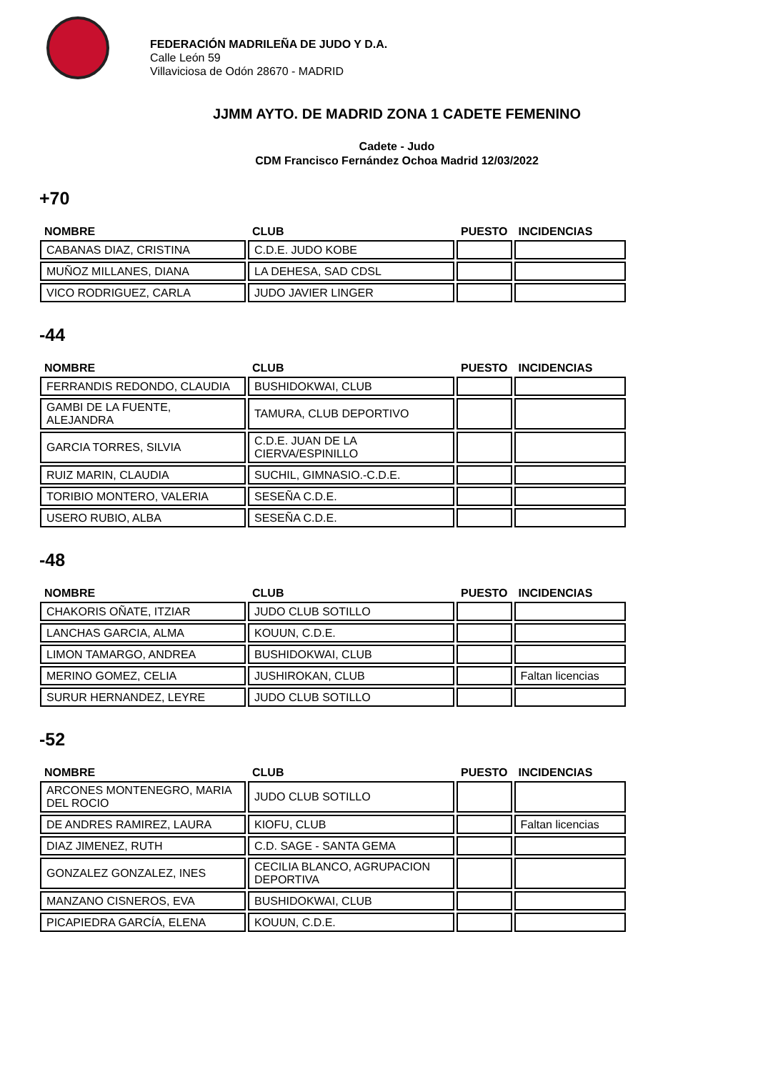FEDERACIÓN MADRILEÑA DE JUDO Y D.A.
Calle León 59
Villaviciosa de Odón 28670 - MADRID
JJMM AYTO. DE MADRID ZONA 1 CADETE FEMENINO
Cadete - Judo
CDM Francisco Fernández Ochoa Madrid 12/03/2022
+70
| NOMBRE | CLUB | PUESTO | INCIDENCIAS |
| --- | --- | --- | --- |
| CABANAS DIAZ, CRISTINA | C.D.E. JUDO KOBE | | |
| MUÑOZ MILLANES, DIANA | LA DEHESA, SAD CDSL | | |
| VICO RODRIGUEZ, CARLA | JUDO JAVIER LINGER | | |
-44
| NOMBRE | CLUB | PUESTO | INCIDENCIAS |
| --- | --- | --- | --- |
| FERRANDIS REDONDO, CLAUDIA | BUSHIDOKWAI, CLUB | | |
| GAMBI DE LA FUENTE, ALEJANDRA | TAMURA, CLUB DEPORTIVO | | |
| GARCIA TORRES, SILVIA | C.D.E. JUAN DE LA CIERVA/ESPINILLO | | |
| RUIZ MARIN, CLAUDIA | SUCHIL, GIMNASIO.-C.D.E. | | |
| TORIBIO MONTERO, VALERIA | SESEÑA C.D.E. | | |
| USERO RUBIO, ALBA | SESEÑA C.D.E. | | |
-48
| NOMBRE | CLUB | PUESTO | INCIDENCIAS |
| --- | --- | --- | --- |
| CHAKORIS OÑATE, ITZIAR | JUDO CLUB SOTILLO | | |
| LANCHAS GARCIA, ALMA | KOUUN, C.D.E. | | |
| LIMON TAMARGO, ANDREA | BUSHIDOKWAI, CLUB | | |
| MERINO GOMEZ, CELIA | JUSHIROKAN, CLUB | | Faltan licencias |
| SURUR HERNANDEZ, LEYRE | JUDO CLUB SOTILLO | | |
-52
| NOMBRE | CLUB | PUESTO | INCIDENCIAS |
| --- | --- | --- | --- |
| ARCONES MONTENEGRO, MARIA DEL ROCIO | JUDO CLUB SOTILLO | | |
| DE ANDRES RAMIREZ, LAURA | KIOFU, CLUB | | Faltan licencias |
| DIAZ JIMENEZ, RUTH | C.D. SAGE - SANTA GEMA | | |
| GONZALEZ GONZALEZ, INES | CECILIA BLANCO, AGRUPACION DEPORTIVA | | |
| MANZANO CISNEROS, EVA | BUSHIDOKWAI, CLUB | | |
| PICAPIEDRA GARCÍA, ELENA | KOUUN, C.D.E. | | |